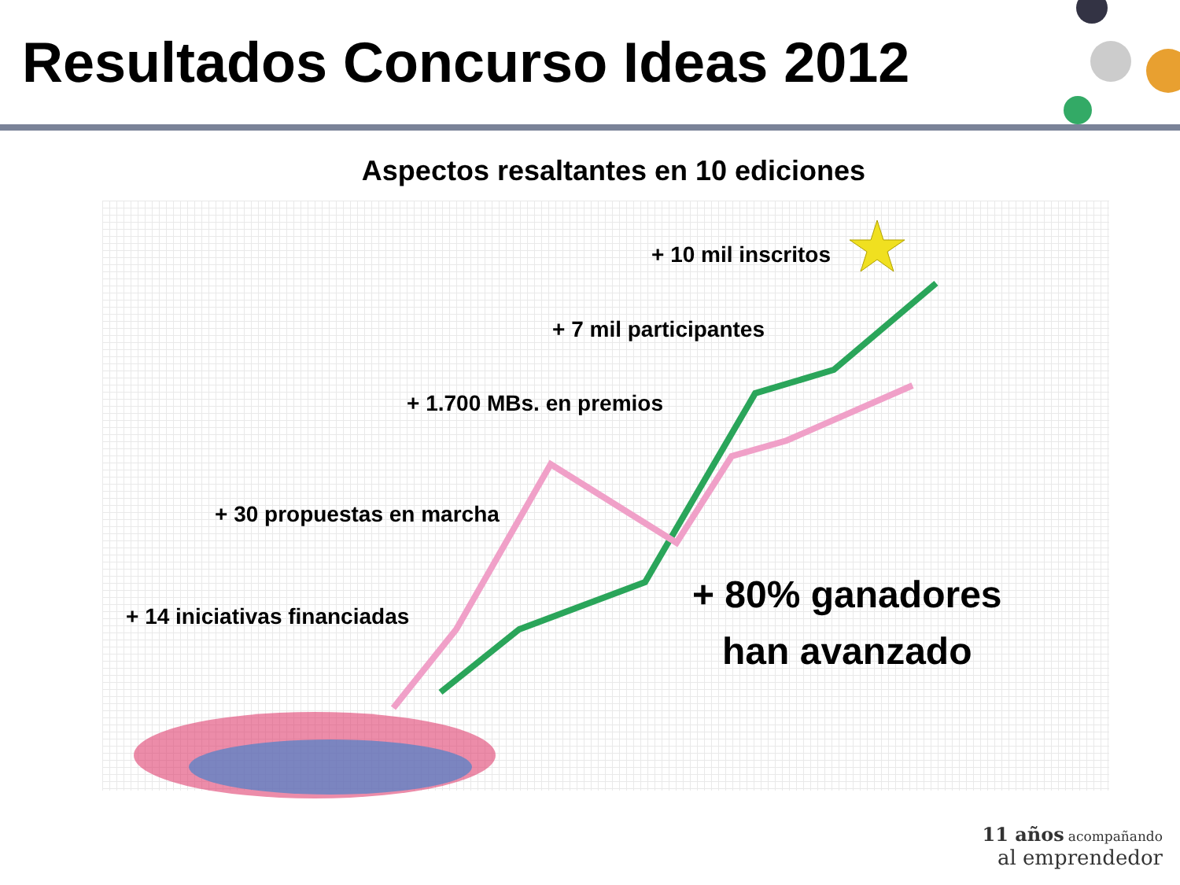Resultados Concurso Ideas 2012
Aspectos resaltantes en 10 ediciones
+ 10 mil inscritos
+ 7 mil participantes
+ 1.700 MBs. en premios
+ 30 propuestas en marcha
+ 14 iniciativas financiadas
+ 80% ganadores
han avanzado
11 años acompañando
al emprendedor